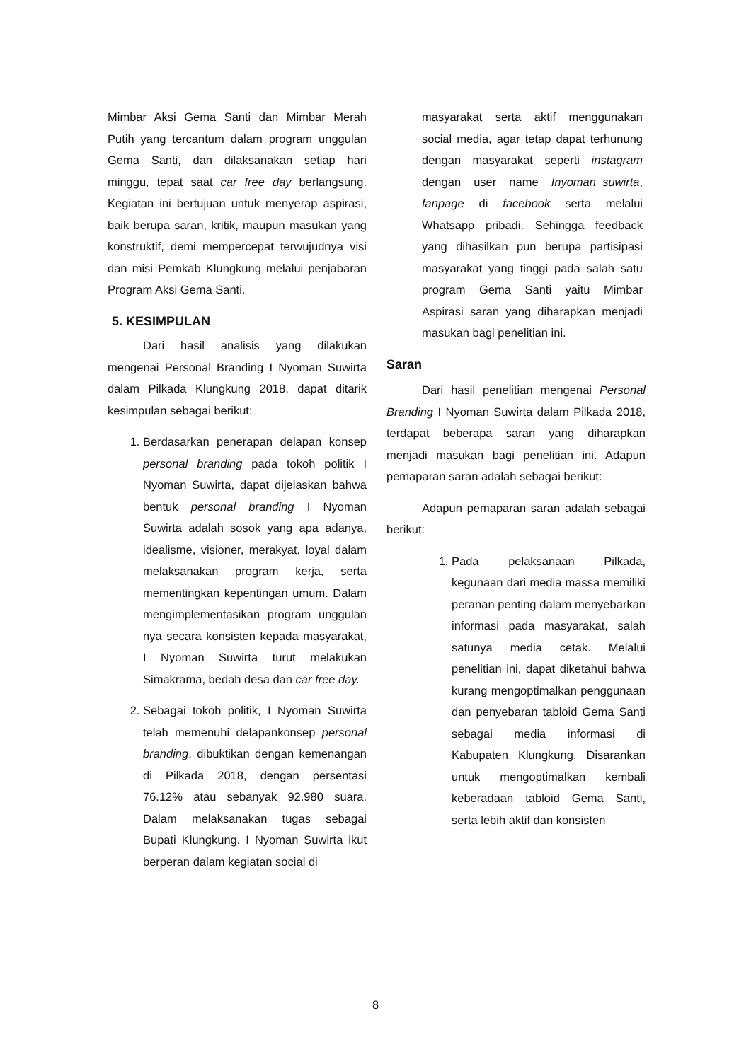Mimbar Aksi Gema Santi dan Mimbar Merah Putih yang tercantum dalam program unggulan Gema Santi, dan dilaksanakan setiap hari minggu, tepat saat car free day berlangsung. Kegiatan ini bertujuan untuk menyerap aspirasi, baik berupa saran, kritik, maupun masukan yang konstruktif, demi mempercepat terwujudnya visi dan misi Pemkab Klungkung melalui penjabaran Program Aksi Gema Santi.
5. KESIMPULAN
Dari hasil analisis yang dilakukan mengenai Personal Branding I Nyoman Suwirta dalam Pilkada Klungkung 2018, dapat ditarik kesimpulan sebagai berikut:
1. Berdasarkan penerapan delapan konsep personal branding pada tokoh politik I Nyoman Suwirta, dapat dijelaskan bahwa bentuk personal branding I Nyoman Suwirta adalah sosok yang apa adanya, idealisme, visioner, merakyat, loyal dalam melaksanakan program kerja, serta mementingkan kepentingan umum. Dalam mengimplementasikan program unggulan nya secara konsisten kepada masyarakat, I Nyoman Suwirta turut melakukan Simakrama, bedah desa dan car free day.
2. Sebagai tokoh politik, I Nyoman Suwirta telah memenuhi delapankonsep personal branding, dibuktikan dengan kemenangan di Pilkada 2018, dengan persentasi 76.12% atau sebanyak 92.980 suara. Dalam melaksanakan tugas sebagai Bupati Klungkung, I Nyoman Suwirta ikut berperan dalam kegiatan social di
masyarakat serta aktif menggunakan social media, agar tetap dapat terhunung dengan masyarakat seperti instagram dengan user name Inyoman_suwirta, fanpage di facebook serta melalui Whatsapp pribadi. Sehingga feedback yang dihasilkan pun berupa partisipasi masyarakat yang tinggi pada salah satu program Gema Santi yaitu Mimbar Aspirasi saran yang diharapkan menjadi masukan bagi penelitian ini.
Saran
Dari hasil penelitian mengenai Personal Branding I Nyoman Suwirta dalam Pilkada 2018, terdapat beberapa saran yang diharapkan menjadi masukan bagi penelitian ini. Adapun pemaparan saran adalah sebagai berikut:
Adapun pemaparan saran adalah sebagai berikut:
1. Pada pelaksanaan Pilkada, kegunaan dari media massa memiliki peranan penting dalam menyebarkan informasi pada masyarakat, salah satunya media cetak. Melalui penelitian ini, dapat diketahui bahwa kurang mengoptimalkan penggunaan dan penyebaran tabloid Gema Santi sebagai media informasi di Kabupaten Klungkung. Disarankan untuk mengoptimalkan kembali keberadaan tabloid Gema Santi, serta lebih aktif dan konsisten
8